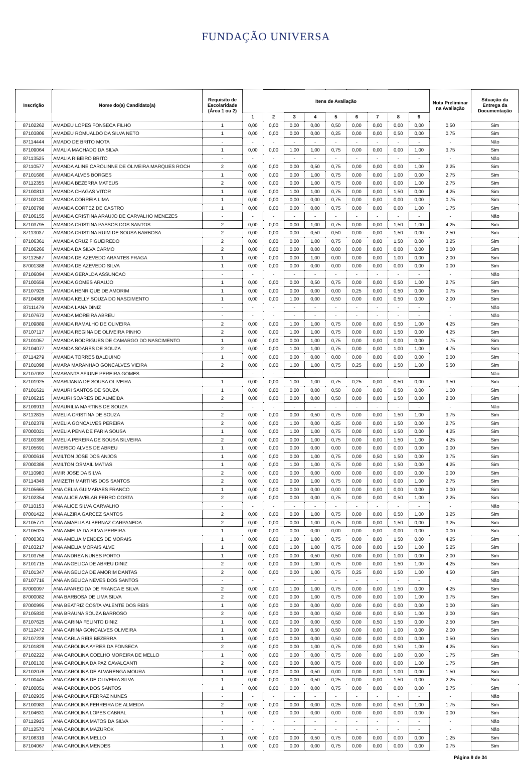FUNDAÇÃO UNIVERSA
| Inscrição | Nome do(a) Candidato(a) | Requisito de Escolaridade (Área 1 ou 2) | Itens de Avaliação | | | | | | | | | Nota Preliminar na Avaliação | Situação da Entrega da Documentação |
| --- | --- | --- | --- | --- | --- | --- | --- | --- | --- | --- | --- | --- | --- |
| | | | 1 | 2 | 3 | 4 | 5 | 6 | 7 | 8 | 9 | | |
| 87102262 | AMADEU LOPES FONSECA FILHO | 1 | 0,00 | 0,00 | 0,00 | 0,00 | 0,50 | 0,00 | 0,00 | 0,00 | 0,00 | 0,50 | Sim |
| 87103806 | AMADEU ROMUALDO DA SILVA NETO | 1 | 0,00 | 0,00 | 0,00 | 0,00 | 0,25 | 0,00 | 0,00 | 0,50 | 0,00 | 0,75 | Sim |
| 87114444 | AMADO DE BRITO MOTA | - | - | - | - | - | - | - | - | - | - | - | Não |
| 87109064 | AMALIA MACHADO DA SILVA | 1 | 0,00 | 0,00 | 1,00 | 1,00 | 0,75 | 0,00 | 0,00 | 0,00 | 1,00 | 3,75 | Sim |
| 87113525 | AMALIA RIBEIRO BRITO | - | - | - | - | - | - | - | - | - | - | - | Não |
| 87110577 | AMANDA ALINE CAROLINNE DE OLIVEIRA MARQUES ROCH | 2 | 0,00 | 0,00 | 0,00 | 0,50 | 0,75 | 0,00 | 0,00 | 0,00 | 1,00 | 2,25 | Sim |
| 87101686 | AMANDA ALVES BORGES | 1 | 0,00 | 0,00 | 0,00 | 1,00 | 0,75 | 0,00 | 0,00 | 1,00 | 0,00 | 2,75 | Sim |
| 87112355 | AMANDA BEZERRA MATEUS | 2 | 0,00 | 0,00 | 0,00 | 1,00 | 0,75 | 0,00 | 0,00 | 0,00 | 1,00 | 2,75 | Sim |
| 87100813 | AMANDA CHAGAS VITOR | 1 | 0,00 | 0,00 | 1,00 | 1,00 | 0,75 | 0,00 | 0,00 | 1,50 | 0,00 | 4,25 | Sim |
| 87102130 | AMANDA CORREIA LIMA | 1 | 0,00 | 0,00 | 0,00 | 0,00 | 0,75 | 0,00 | 0,00 | 0,00 | 0,00 | 0,75 | Sim |
| 87100798 | AMANDA CORTEZ DE CASTRO | 1 | 0,00 | 0,00 | 0,00 | 0,00 | 0,75 | 0,00 | 0,00 | 0,00 | 1,00 | 1,75 | Sim |
| 87106155 | AMANDA CRISTINA ARAUJO DE CARVALHO MENEZES | - | - | - | - | - | - | - | - | - | - | - | Não |
| 87103795 | AMANDA CRISTINA PASSOS DOS SANTOS | 2 | 0,00 | 0,00 | 0,00 | 1,00 | 0,75 | 0,00 | 0,00 | 1,50 | 1,00 | 4,25 | Sim |
| 87113037 | AMANDA CRISTINA RUIM DE SOUSA BARBOSA | 2 | 0,00 | 0,00 | 0,00 | 0,50 | 0,50 | 0,00 | 0,00 | 1,50 | 0,00 | 2,50 | Sim |
| 87106361 | AMANDA CRUZ FIGUEIREDO | 2 | 0,00 | 0,00 | 0,00 | 1,00 | 0,75 | 0,00 | 0,00 | 1,50 | 0,00 | 3,25 | Sim |
| 87106266 | AMANDA DA SILVA CARMO | 2 | 0,00 | 0,00 | 0,00 | 0,00 | 0,00 | 0,00 | 0,00 | 0,00 | 0,00 | 0,00 | Sim |
| 87112587 | AMANDA DE AZEVEDO ARANTES FRAGA | 1 | 0,00 | 0,00 | 0,00 | 1,00 | 0,00 | 0,00 | 0,00 | 1,00 | 0,00 | 2,00 | Sim |
| 87001388 | AMANDA DE AZEVEDO SILVA | 1 | 0,00 | 0,00 | 0,00 | 0,00 | 0,00 | 0,00 | 0,00 | 0,00 | 0,00 | 0,00 | Sim |
| 87106094 | AMANDA GERALDA ASSUNCAO | - | - | - | - | - | - | - | - | - | - | - | Não |
| 87100659 | AMANDA GOMES ARAUJO | 1 | 0,00 | 0,00 | 0,00 | 0,50 | 0,75 | 0,00 | 0,00 | 0,50 | 1,00 | 2,75 | Sim |
| 87107925 | AMANDA HENRIQUE DE AMORIM | 1 | 0,00 | 0,00 | 0,00 | 0,00 | 0,00 | 0,25 | 0,00 | 0,50 | 0,00 | 0,75 | Sim |
| 87104808 | AMANDA KELLY SOUZA DO NASCIMENTO | 1 | 0,00 | 0,00 | 1,00 | 0,00 | 0,50 | 0,00 | 0,00 | 0,50 | 0,00 | 2,00 | Sim |
| 87111479 | AMANDA LANA DINIZ | - | - | - | - | - | - | - | - | - | - | - | Não |
| 87107672 | AMANDA MOREIRA ABREU | - | - | - | - | - | - | - | - | - | - | - | Não |
| 87109889 | AMANDA RAMALHO DE OLIVEIRA | 2 | 0,00 | 0,00 | 1,00 | 1,00 | 0,75 | 0,00 | 0,00 | 0,50 | 1,00 | 4,25 | Sim |
| 87107117 | AMANDA REGINA DE OLIVEIRA PINHO | 2 | 0,00 | 0,00 | 1,00 | 1,00 | 0,75 | 0,00 | 0,00 | 1,50 | 0,00 | 4,25 | Sim |
| 87101057 | AMANDA RODRIGUES DE CAMARGO DO NASCIMENTO | 1 | 0,00 | 0,00 | 0,00 | 1,00 | 0,75 | 0,00 | 0,00 | 0,00 | 0,00 | 1,75 | Sim |
| 87104077 | AMANDA SOARES DE SOUZA | 2 | 0,00 | 0,00 | 1,00 | 1,00 | 0,75 | 0,00 | 0,00 | 1,00 | 1,00 | 4,75 | Sim |
| 87114279 | AMANDA TORRES BALDUINO | 1 | 0,00 | 0,00 | 0,00 | 0,00 | 0,00 | 0,00 | 0,00 | 0,00 | 0,00 | 0,00 | Sim |
| 87101098 | AMARA MARANHAO GONCALVES VIEIRA | 2 | 0,00 | 0,00 | 1,00 | 1,00 | 0,75 | 0,25 | 0,00 | 1,50 | 1,00 | 5,50 | Sim |
| 87107092 | AMARANTA AFIUNE PEREIRA GOMES | - | - | - | - | - | - | - | - | - | - | - | Não |
| 87101925 | AMARIJANIA DE SOUSA OLIVEIRA | 1 | 0,00 | 0,00 | 1,00 | 1,00 | 0,75 | 0,25 | 0,00 | 0,50 | 0,00 | 3,50 | Sim |
| 87101621 | AMAURI SANTOS DE SOUZA | 1 | 0,00 | 0,00 | 0,00 | 0,00 | 0,50 | 0,00 | 0,00 | 0,50 | 0,00 | 1,00 | Sim |
| 87106215 | AMAURI SOARES DE ALMEIDA | 2 | 0,00 | 0,00 | 0,00 | 0,00 | 0,50 | 0,00 | 0,00 | 1,50 | 0,00 | 2,00 | Sim |
| 87109913 | AMAURILIA MARTINS DE SOUZA | - | - | - | - | - | - | - | - | - | - | - | Não |
| 87112815 | AMELIA CRISTINA DE SOUZA | 2 | 0,00 | 0,00 | 0,00 | 0,50 | 0,75 | 0,00 | 0,00 | 1,50 | 1,00 | 3,75 | Sim |
| 87102379 | AMELIA GONCALVES PEREIRA | 2 | 0,00 | 0,00 | 1,00 | 0,00 | 0,25 | 0,00 | 0,00 | 1,50 | 0,00 | 2,75 | Sim |
| 87000021 | AMELIA PENA DE FARIA SOUSA | 1 | 0,00 | 0,00 | 1,00 | 1,00 | 0,75 | 0,00 | 0,00 | 1,50 | 0,00 | 4,25 | Sim |
| 87103396 | AMELIA PEREIRA DE SOUSA SILVEIRA | 2 | 0,00 | 0,00 | 0,00 | 1,00 | 0,75 | 0,00 | 0,00 | 1,50 | 1,00 | 4,25 | Sim |
| 87105691 | AMERICO ALVES DE ABREU | 1 | 0,00 | 0,00 | 0,00 | 0,00 | 0,00 | 0,00 | 0,00 | 0,00 | 0,00 | 0,00 | Sim |
| 87000616 | AMILTON JOSE DOS ANJOS | 1 | 0,00 | 0,00 | 0,00 | 1,00 | 0,75 | 0,00 | 0,50 | 1,50 | 0,00 | 3,75 | Sim |
| 87000386 | AMILTON OSMAIL MATIAS | 1 | 0,00 | 0,00 | 1,00 | 1,00 | 0,75 | 0,00 | 0,00 | 1,50 | 0,00 | 4,25 | Sim |
| 87110980 | AMIR JOSE DA SILVA | 2 | 0,00 | 0,00 | 0,00 | 0,00 | 0,00 | 0,00 | 0,00 | 0,00 | 0,00 | 0,00 | Sim |
| 87114348 | AMIZETH MARTINS DOS SANTOS | 2 | 0,00 | 0,00 | 0,00 | 1,00 | 0,75 | 0,00 | 0,00 | 0,00 | 1,00 | 2,75 | Sim |
| 87105665 | ANA CELIA GUIMARAES FRANCO | 1 | 0,00 | 0,00 | 0,00 | 0,00 | 0,00 | 0,00 | 0,00 | 0,00 | 0,00 | 0,00 | Sim |
| 87102354 | ANA ALICE AVELAR FERRO COSTA | 2 | 0,00 | 0,00 | 0,00 | 0,00 | 0,75 | 0,00 | 0,00 | 0,50 | 1,00 | 2,25 | Sim |
| 87110153 | ANA ALICE SILVA CARVALHO | - | - | - | - | - | - | - | - | - | - | - | Não |
| 87001422 | ANA ALZIRA GARCEZ SANTOS | 2 | 0,00 | 0,00 | 0,00 | 1,00 | 0,75 | 0,00 | 0,00 | 0,50 | 1,00 | 3,25 | Sim |
| 87105771 | ANA AMAELIA ALBERNAZ CARPANEDA | 2 | 0,00 | 0,00 | 0,00 | 1,00 | 0,75 | 0,00 | 0,00 | 1,50 | 0,00 | 3,25 | Sim |
| 87105025 | ANA AMELIA DA SILVA PEREIRA | 1 | 0,00 | 0,00 | 0,00 | 0,00 | 0,00 | 0,00 | 0,00 | 0,00 | 0,00 | 0,00 | Sim |
| 87000363 | ANA AMELIA MENDES DE MORAIS | 1 | 0,00 | 0,00 | 1,00 | 1,00 | 0,75 | 0,00 | 0,00 | 1,50 | 0,00 | 4,25 | Sim |
| 87103217 | ANA AMELIA MORAIS ALVE | 1 | 0,00 | 0,00 | 1,00 | 1,00 | 0,75 | 0,00 | 0,00 | 1,50 | 1,00 | 5,25 | Sim |
| 87103756 | ANA ANDREA NUNES PORTO | 1 | 0,00 | 0,00 | 0,00 | 0,50 | 0,50 | 0,00 | 0,00 | 1,00 | 0,00 | 2,00 | Sim |
| 87101715 | ANA ANGELICA DE ABREU DINIZ | 2 | 0,00 | 0,00 | 0,00 | 1,00 | 0,75 | 0,00 | 0,00 | 1,50 | 1,00 | 4,25 | Sim |
| 87101347 | ANA ANGELICA DE AMORIM DANTAS | 2 | 0,00 | 0,00 | 0,00 | 1,00 | 0,75 | 0,25 | 0,00 | 1,50 | 1,00 | 4,50 | Sim |
| 87107716 | ANA ANGELICA NEVES DOS SANTOS | - | - | - | - | - | - | - | - | - | - | - | Não |
| 87000097 | ANA APARECIDA DE FRANCA E SILVA | 2 | 0,00 | 0,00 | 1,00 | 1,00 | 0,75 | 0,00 | 0,00 | 1,50 | 0,00 | 4,25 | Sim |
| 87000082 | ANA BARBOSA DE LIMA SILVA | 2 | 0,00 | 0,00 | 0,00 | 1,00 | 0,75 | 0,00 | 0,00 | 1,00 | 1,00 | 3,75 | Sim |
| 87000995 | ANA BEATRIZ COSTA VALENTE DOS REIS | 1 | 0,00 | 0,00 | 0,00 | 0,00 | 0,00 | 0,00 | 0,00 | 0,00 | 0,00 | 0,00 | Sim |
| 87105830 | ANA BRAUNA SOUZA BARROSO | 2 | 0,00 | 0,00 | 0,00 | 0,00 | 0,50 | 0,00 | 0,00 | 0,50 | 1,00 | 2,00 | Sim |
| 87107625 | ANA CARINA FELINTO DINIZ | 1 | 0,00 | 0,00 | 0,00 | 0,00 | 0,50 | 0,00 | 0,50 | 1,50 | 0,00 | 2,50 | Sim |
| 87112472 | ANA CARINA GONCALVES OLIVEIRA | 1 | 0,00 | 0,00 | 0,00 | 0,50 | 0,50 | 0,00 | 0,00 | 1,00 | 0,00 | 2,00 | Sim |
| 87107228 | ANA CARLA REIS BEZERRA | 1 | 0,00 | 0,00 | 0,00 | 0,00 | 0,50 | 0,00 | 0,00 | 0,00 | 0,00 | 0,50 | Sim |
| 87101829 | ANA CAROLINA AYRES DA FONSECA | 2 | 0,00 | 0,00 | 0,00 | 1,00 | 0,75 | 0,00 | 0,00 | 1,50 | 1,00 | 4,25 | Sim |
| 87102222 | ANA CAROLINA COELHO MOREIRA DE MELLO | 1 | 0,00 | 0,00 | 0,00 | 0,00 | 0,75 | 0,00 | 0,00 | 1,00 | 0,00 | 1,75 | Sim |
| 87100130 | ANA CAROLINA DA PAZ CAVALCANTI | 2 | 0,00 | 0,00 | 0,00 | 0,00 | 0,75 | 0,00 | 0,00 | 0,00 | 1,00 | 1,75 | Sim |
| 87102076 | ANA CAROLINA DE ALVARENGA MOURA | 1 | 0,00 | 0,00 | 0,00 | 0,50 | 0,00 | 0,00 | 0,00 | 1,00 | 0,00 | 1,50 | Sim |
| 87100445 | ANA CAROLINA DE OLIVEIRA SILVA | 1 | 0,00 | 0,00 | 0,00 | 0,50 | 0,25 | 0,00 | 0,00 | 1,50 | 0,00 | 2,25 | Sim |
| 87100051 | ANA CAROLINA DOS SANTOS | 1 | 0,00 | 0,00 | 0,00 | 0,00 | 0,75 | 0,00 | 0,00 | 0,00 | 0,00 | 0,75 | Sim |
| 87102935 | ANA CAROLINA FERRAZ NUNES | - | - | - | - | - | - | - | - | - | - | - | Não |
| 87100983 | ANA CAROLINA FERREIRA DE ALMEIDA | 2 | 0,00 | 0,00 | 0,00 | 0,00 | 0,25 | 0,00 | 0,00 | 0,50 | 1,00 | 1,75 | Sim |
| 87104631 | ANA CAROLINA LOPES CABRAL | 1 | 0,00 | 0,00 | 0,00 | 0,00 | 0,00 | 0,00 | 0,00 | 0,00 | 0,00 | 0,00 | Sim |
| 87112915 | ANA CAROLINA MATOS DA SILVA | - | - | - | - | - | - | - | - | - | - | - | Não |
| 87112570 | ANA CAROLINA MAZUROK | - | - | - | - | - | - | - | - | - | - | - | Não |
| 87108319 | ANA CAROLINA MELLO | 1 | 0,00 | 0,00 | 0,00 | 0,50 | 0,75 | 0,00 | 0,00 | 0,00 | 0,00 | 1,25 | Sim |
| 87104067 | ANA CAROLINA MENDES | 1 | 0,00 | 0,00 | 0,00 | 0,00 | 0,75 | 0,00 | 0,00 | 0,00 | 0,00 | 0,75 | Sim |
Página 9 de 34